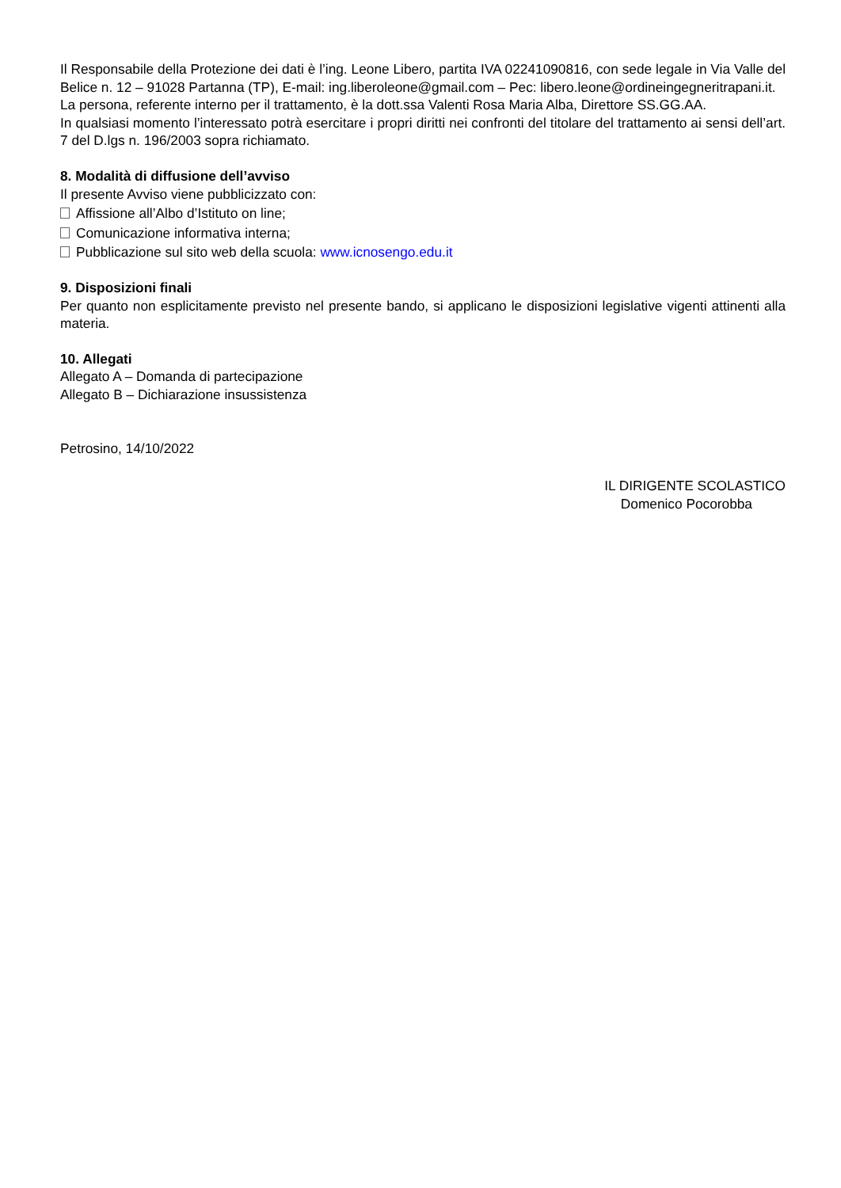Il Responsabile della Protezione dei dati è l’ing. Leone Libero, partita IVA 02241090816, con sede legale in Via Valle del Belice n. 12 – 91028 Partanna (TP), E-mail: ing.liberoleone@gmail.com – Pec: libero.leone@ordineingegneritrapani.it.
La persona, referente interno per il trattamento, è la dott.ssa Valenti Rosa Maria Alba, Direttore SS.GG.AA.
In qualsiasi momento l’interessato potrà esercitare i propri diritti nei confronti del titolare del trattamento ai sensi dell’art. 7 del D.lgs n. 196/2003 sopra richiamato.
8. Modalità di diffusione dell’avviso
Il presente Avviso viene pubblicizzato con:
Affissione all’Albo d’Istituto on line;
Comunicazione informativa interna;
Pubblicazione sul sito web della scuola: www.icnosengo.edu.it
9. Disposizioni finali
Per quanto non esplicitamente previsto nel presente bando, si applicano le disposizioni legislative vigenti attinenti alla materia.
10. Allegati
Allegato A – Domanda di partecipazione
Allegato B – Dichiarazione insussistenza
Petrosino, 14/10/2022
IL DIRIGENTE SCOLASTICO
Domenico Pocorobba